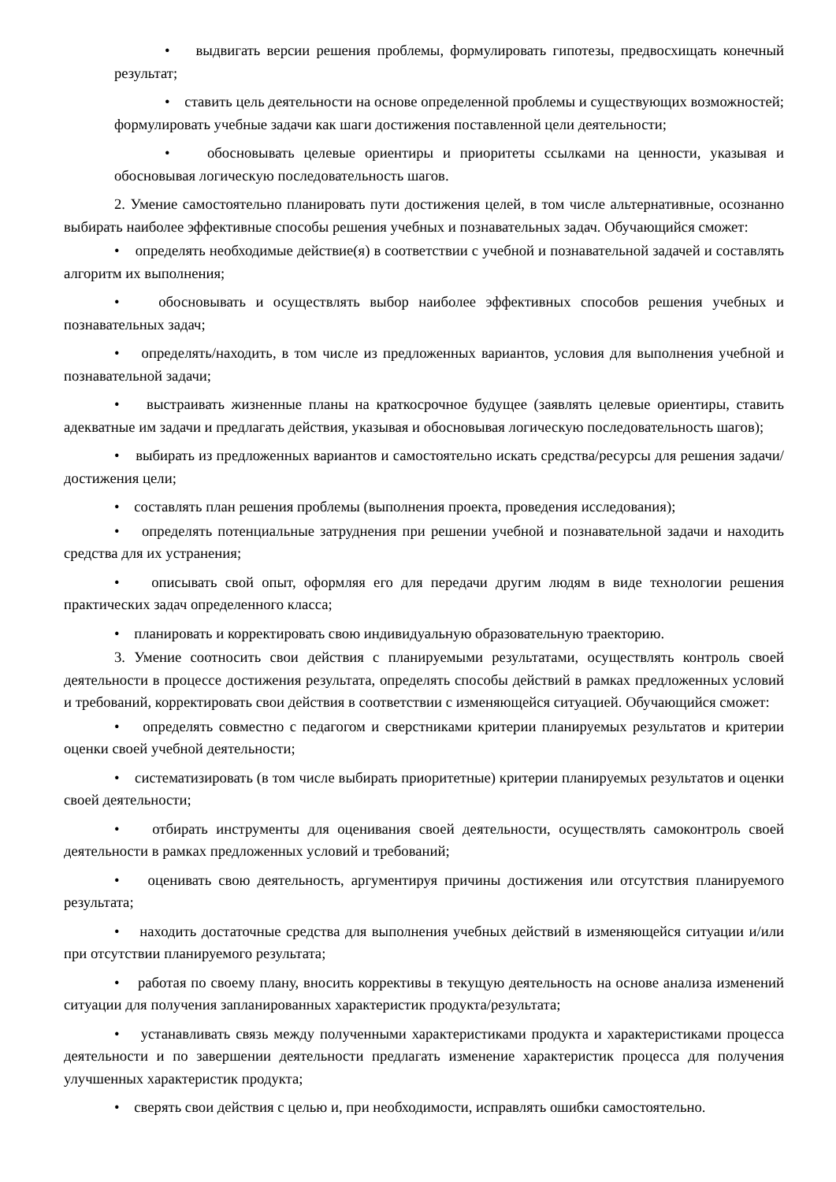• выдвигать версии решения проблемы, формулировать гипотезы, предвосхищать конечный результат;
• ставить цель деятельности на основе определенной проблемы и существующих возможностей; формулировать учебные задачи как шаги достижения поставленной цели деятельности;
• обосновывать целевые ориентиры и приоритеты ссылками на ценности, указывая и обосновывая логическую последовательность шагов.
2. Умение самостоятельно планировать пути достижения целей, в том числе альтернативные, осознанно выбирать наиболее эффективные способы решения учебных и познавательных задач. Обучающийся сможет:
• определять необходимые действие(я) в соответствии с учебной и познавательной задачей и составлять алгоритм их выполнения;
• обосновывать и осуществлять выбор наиболее эффективных способов решения учебных и познавательных задач;
• определять/находить, в том числе из предложенных вариантов, условия для выполнения учебной и познавательной задачи;
• выстраивать жизненные планы на краткосрочное будущее (заявлять целевые ориентиры, ставить адекватные им задачи и предлагать действия, указывая и обосновывая логическую последовательность шагов);
• выбирать из предложенных вариантов и самостоятельно искать средства/ресурсы для решения задачи/достижения цели;
• составлять план решения проблемы (выполнения проекта, проведения исследования);
• определять потенциальные затруднения при решении учебной и познавательной задачи и находить средства для их устранения;
• описывать свой опыт, оформляя его для передачи другим людям в виде технологии решения практических задач определенного класса;
• планировать и корректировать свою индивидуальную образовательную траекторию.
3. Умение соотносить свои действия с планируемыми результатами, осуществлять контроль своей деятельности в процессе достижения результата, определять способы действий в рамках предложенных условий и требований, корректировать свои действия в соответствии с изменяющейся ситуацией. Обучающийся сможет:
• определять совместно с педагогом и сверстниками критерии планируемых результатов и критерии оценки своей учебной деятельности;
• систематизировать (в том числе выбирать приоритетные) критерии планируемых результатов и оценки своей деятельности;
• отбирать инструменты для оценивания своей деятельности, осуществлять самоконтроль своей деятельности в рамках предложенных условий и требований;
• оценивать свою деятельность, аргументируя причины достижения или отсутствия планируемого результата;
• находить достаточные средства для выполнения учебных действий в изменяющейся ситуации и/или при отсутствии планируемого результата;
• работая по своему плану, вносить коррективы в текущую деятельность на основе анализа изменений ситуации для получения запланированных характеристик продукта/результата;
• устанавливать связь между полученными характеристиками продукта и характеристиками процесса деятельности и по завершении деятельности предлагать изменение характеристик процесса для получения улучшенных характеристик продукта;
• сверять свои действия с целью и, при необходимости, исправлять ошибки самостоятельно.